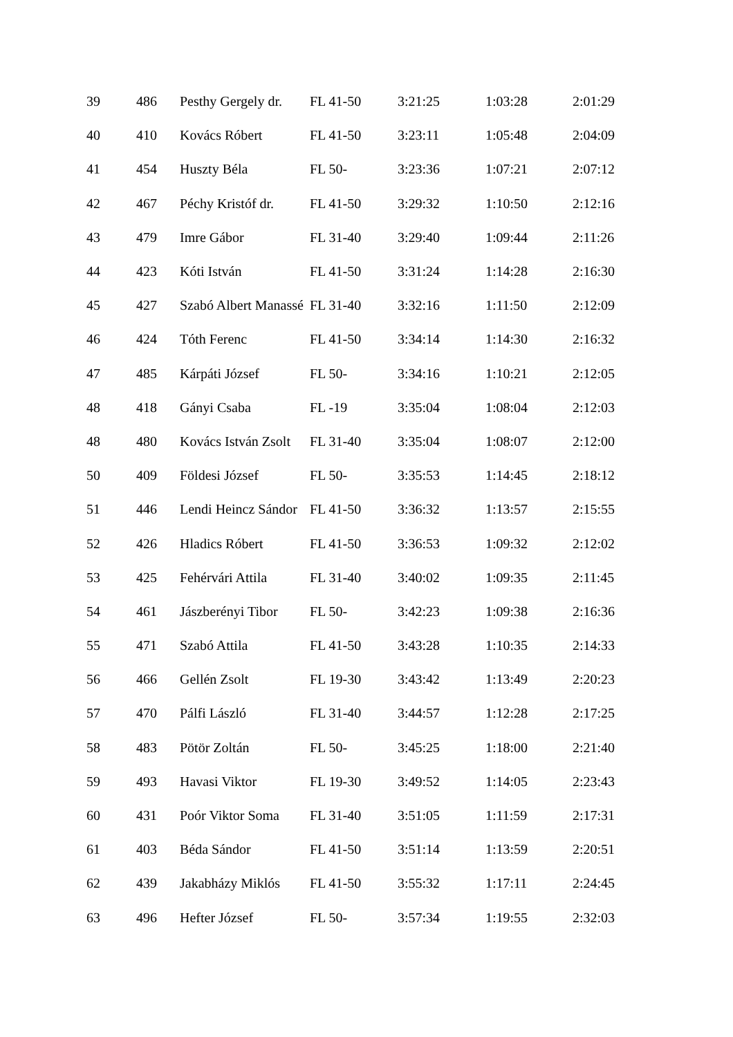| 39 | 486 | Pesthy Gergely dr. | FL 41-50 | 3:21:25 | 1:03:28 | 2:01:29 |
| 40 | 410 | Kovács Róbert | FL 41-50 | 3:23:11 | 1:05:48 | 2:04:09 |
| 41 | 454 | Huszty Béla | FL 50- | 3:23:36 | 1:07:21 | 2:07:12 |
| 42 | 467 | Péchy Kristóf dr. | FL 41-50 | 3:29:32 | 1:10:50 | 2:12:16 |
| 43 | 479 | Imre Gábor | FL 31-40 | 3:29:40 | 1:09:44 | 2:11:26 |
| 44 | 423 | Kóti István | FL 41-50 | 3:31:24 | 1:14:28 | 2:16:30 |
| 45 | 427 | Szabó Albert Manassé | FL 31-40 | 3:32:16 | 1:11:50 | 2:12:09 |
| 46 | 424 | Tóth Ferenc | FL 41-50 | 3:34:14 | 1:14:30 | 2:16:32 |
| 47 | 485 | Kárpáti József | FL 50- | 3:34:16 | 1:10:21 | 2:12:05 |
| 48 | 418 | Gányi Csaba | FL -19 | 3:35:04 | 1:08:04 | 2:12:03 |
| 48 | 480 | Kovács István Zsolt | FL 31-40 | 3:35:04 | 1:08:07 | 2:12:00 |
| 50 | 409 | Földesi József | FL 50- | 3:35:53 | 1:14:45 | 2:18:12 |
| 51 | 446 | Lendi Heincz Sándor | FL 41-50 | 3:36:32 | 1:13:57 | 2:15:55 |
| 52 | 426 | Hladics Róbert | FL 41-50 | 3:36:53 | 1:09:32 | 2:12:02 |
| 53 | 425 | Fehérvári Attila | FL 31-40 | 3:40:02 | 1:09:35 | 2:11:45 |
| 54 | 461 | Jászberényi Tibor | FL 50- | 3:42:23 | 1:09:38 | 2:16:36 |
| 55 | 471 | Szabó Attila | FL 41-50 | 3:43:28 | 1:10:35 | 2:14:33 |
| 56 | 466 | Gellén Zsolt | FL 19-30 | 3:43:42 | 1:13:49 | 2:20:23 |
| 57 | 470 | Pálfi László | FL 31-40 | 3:44:57 | 1:12:28 | 2:17:25 |
| 58 | 483 | Pötör Zoltán | FL 50- | 3:45:25 | 1:18:00 | 2:21:40 |
| 59 | 493 | Havasi Viktor | FL 19-30 | 3:49:52 | 1:14:05 | 2:23:43 |
| 60 | 431 | Poór Viktor Soma | FL 31-40 | 3:51:05 | 1:11:59 | 2:17:31 |
| 61 | 403 | Béda Sándor | FL 41-50 | 3:51:14 | 1:13:59 | 2:20:51 |
| 62 | 439 | Jakabházy Miklós | FL 41-50 | 3:55:32 | 1:17:11 | 2:24:45 |
| 63 | 496 | Hefter József | FL 50- | 3:57:34 | 1:19:55 | 2:32:03 |